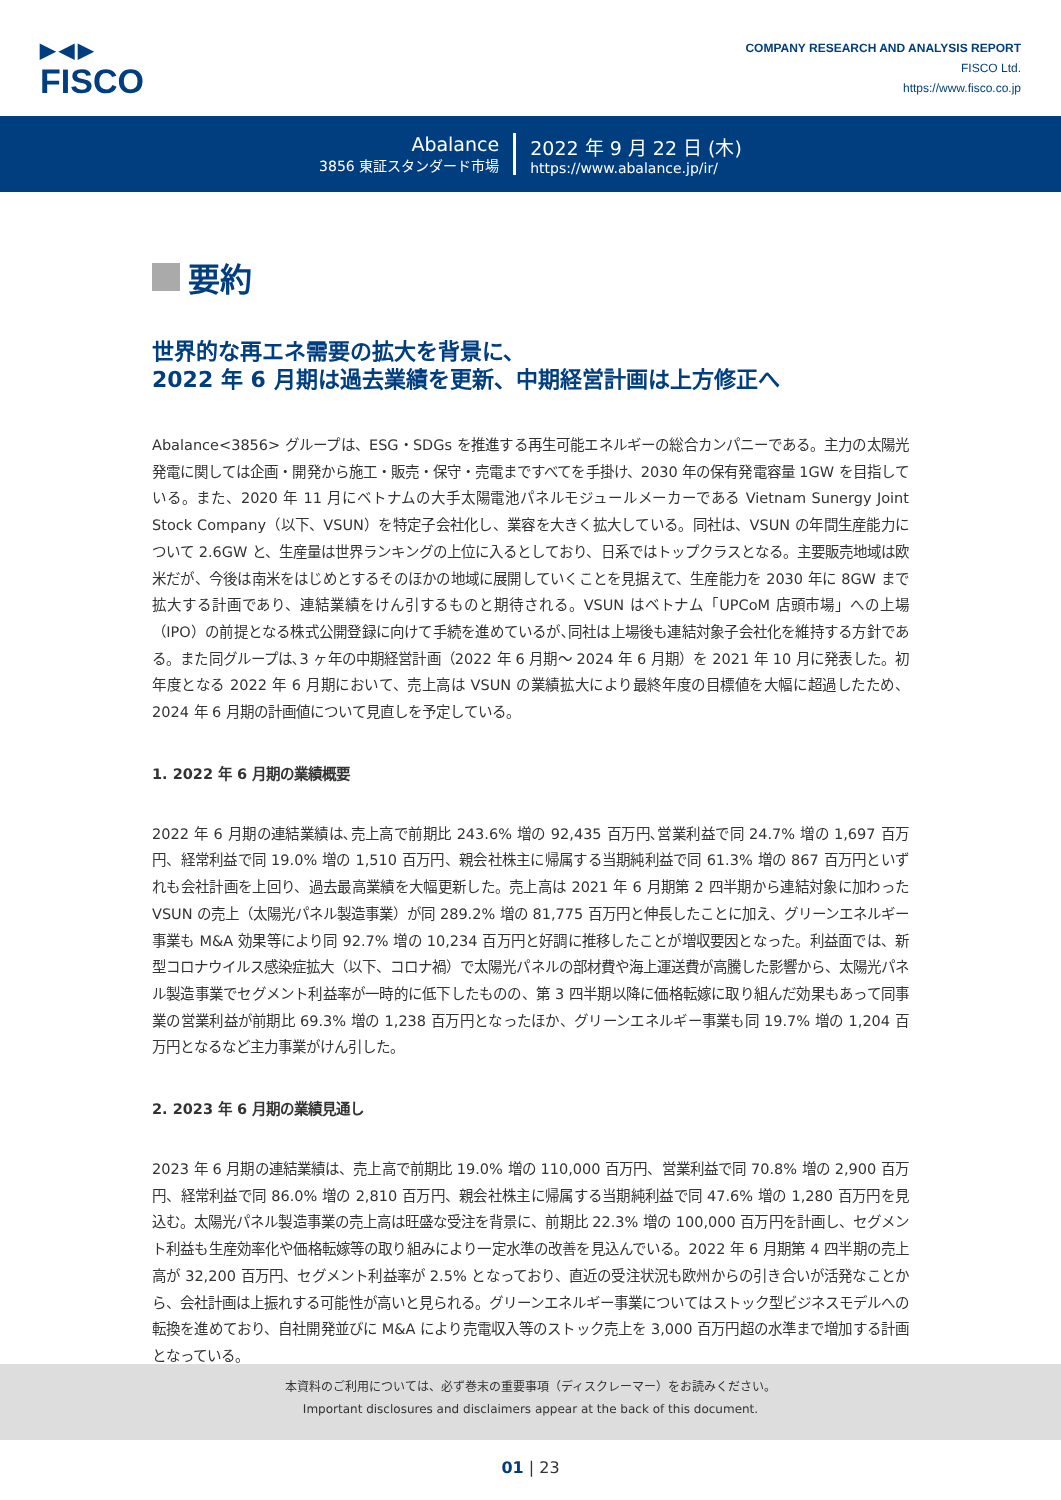▶◀▶
FISCO
COMPANY RESEARCH AND ANALYSIS REPORT
FISCO Ltd.
https://www.fisco.co.jp
Abalance
3856 東証スタンダード市場
2022 年 9 月 22 日 (木)
https://www.abalance.jp/ir/
要約
世界的な再エネ需要の拡大を背景に、
2022 年 6 月期は過去業績を更新、中期経営計画は上方修正へ
Abalance<3856> グループは、ESG・SDGs を推進する再生可能エネルギーの総合カンパニーである。主力の太陽光発電に関しては企画・開発から施工・販売・保守・売電まですべてを手掛け、2030 年の保有発電容量 1GW を目指している。また、2020 年 11 月にベトナムの大手太陽電池パネルモジュールメーカーである Vietnam Sunergy Joint Stock Company（以下、VSUN）を特定子会社化し、業容を大きく拡大している。同社は、VSUN の年間生産能力について 2.6GW と、生産量は世界ランキングの上位に入るとしており、日系ではトップクラスとなる。主要販売地域は欧米だが、今後は南米をはじめとするそのほかの地域に展開していくことを見据えて、生産能力を 2030 年に 8GW まで拡大する計画であり、連結業績をけん引するものと期待される。VSUN はベトナム「UPCoM 店頭市場」への上場（IPO）の前提となる株式公開登録に向けて手続を進めているが､同社は上場後も連結対象子会社化を維持する方針である。また同グループは､3 ヶ年の中期経営計画（2022 年 6 月期～ 2024 年 6 月期）を 2021 年 10 月に発表した。初年度となる 2022 年 6 月期において、売上高は VSUN の業績拡大により最終年度の目標値を大幅に超過したため、2024 年 6 月期の計画値について見直しを予定している。
1. 2022 年 6 月期の業績概要
2022 年 6 月期の連結業績は､売上高で前期比 243.6% 増の 92,435 百万円､営業利益で同 24.7% 増の 1,697 百万円、経常利益で同 19.0% 増の 1,510 百万円、親会社株主に帰属する当期純利益で同 61.3% 増の 867 百万円といずれも会社計画を上回り、過去最高業績を大幅更新した。売上高は 2021 年 6 月期第 2 四半期から連結対象に加わった VSUN の売上（太陽光パネル製造事業）が同 289.2% 増の 81,775 百万円と伸長したことに加え、グリーンエネルギー事業も M&A 効果等により同 92.7% 増の 10,234 百万円と好調に推移したことが増収要因となった。利益面では、新型コロナウイルス感染症拡大（以下、コロナ禍）で太陽光パネルの部材費や海上運送費が高騰した影響から、太陽光パネル製造事業でセグメント利益率が一時的に低下したものの、第 3 四半期以降に価格転嫁に取り組んだ効果もあって同事業の営業利益が前期比 69.3% 増の 1,238 百万円となったほか、グリーンエネルギー事業も同 19.7% 増の 1,204 百万円となるなど主力事業がけん引した。
2. 2023 年 6 月期の業績見通し
2023 年 6 月期の連結業績は、売上高で前期比 19.0% 増の 110,000 百万円、営業利益で同 70.8% 増の 2,900 百万円、経常利益で同 86.0% 増の 2,810 百万円、親会社株主に帰属する当期純利益で同 47.6% 増の 1,280 百万円を見込む。太陽光パネル製造事業の売上高は旺盛な受注を背景に、前期比 22.3% 増の 100,000 百万円を計画し、セグメント利益も生産効率化や価格転嫁等の取り組みにより一定水準の改善を見込んでいる。2022 年 6 月期第 4 四半期の売上高が 32,200 百万円、セグメント利益率が 2.5% となっており、直近の受注状況も欧州からの引き合いが活発なことから、会社計画は上振れする可能性が高いと見られる。グリーンエネルギー事業についてはストック型ビジネスモデルへの転換を進めており、自社開発並びに M&A により売電収入等のストック売上を 3,000 百万円超の水準まで増加する計画となっている。
本資料のご利用については、必ず巻末の重要事項（ディスクレーマー）をお読みください。
Important disclosures and disclaimers appear at the back of this document.
01 | 23